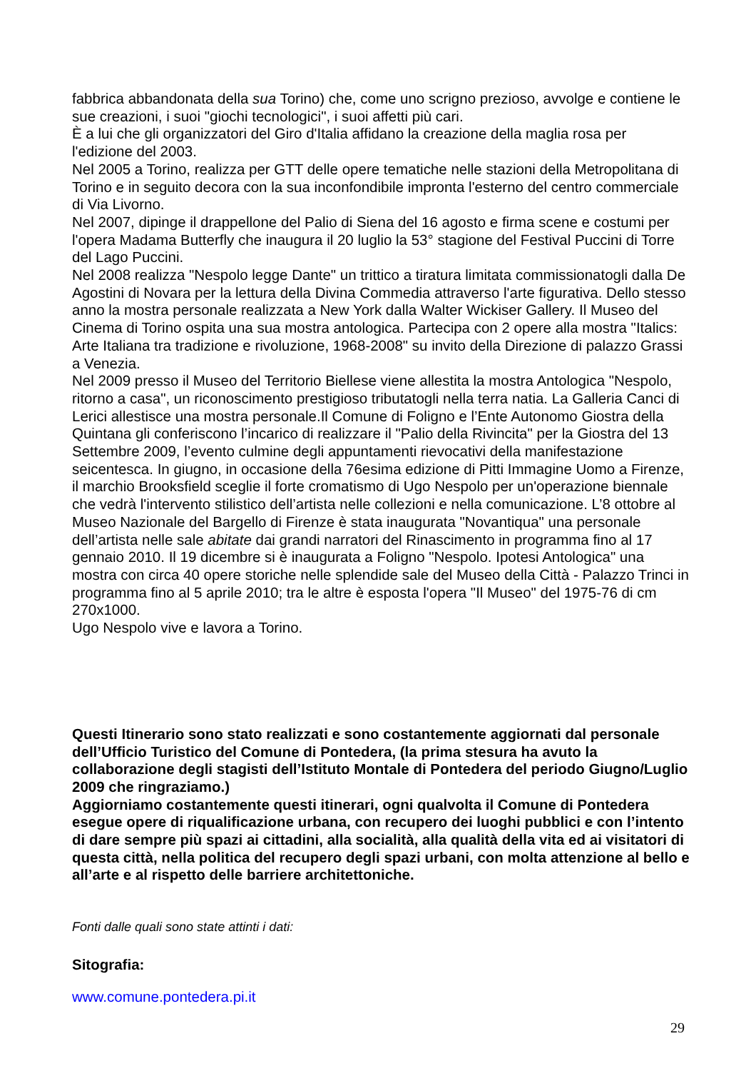fabbrica abbandonata della sua Torino) che, come uno scrigno prezioso, avvolge e contiene le sue creazioni, i suoi "giochi tecnologici", i suoi affetti più cari.
È a lui che gli organizzatori del Giro d'Italia affidano la creazione della maglia rosa per l'edizione del 2003.
Nel 2005 a Torino, realizza per GTT delle opere tematiche nelle stazioni della Metropolitana di Torino e in seguito decora con la sua inconfondibile impronta l'esterno del centro commerciale di Via Livorno.
Nel 2007, dipinge il drappellone del Palio di Siena del 16 agosto e firma scene e costumi per l'opera Madama Butterfly che inaugura il 20 luglio la 53° stagione del Festival Puccini di Torre del Lago Puccini.
Nel 2008 realizza "Nespolo legge Dante" un trittico a tiratura limitata commissionatogli dalla De Agostini di Novara per la lettura della Divina Commedia attraverso l'arte figurativa. Dello stesso anno la mostra personale realizzata a New York dalla Walter Wickiser Gallery. Il Museo del Cinema di Torino ospita una sua mostra antologica. Partecipa con 2 opere alla mostra "Italics: Arte Italiana tra tradizione e rivoluzione, 1968-2008" su invito della Direzione di palazzo Grassi a Venezia.
Nel 2009 presso il Museo del Territorio Biellese viene allestita la mostra Antologica "Nespolo, ritorno a casa", un riconoscimento prestigioso tributatogli nella terra natia. La Galleria Canci di Lerici allestisce una mostra personale.Il Comune di Foligno e l’Ente Autonomo Giostra della Quintana gli conferiscono l’incarico di realizzare il "Palio della Rivincita" per la Giostra del 13 Settembre 2009, l’evento culmine degli appuntamenti rievocativi della manifestazione seicentesca. In giugno, in occasione della 76esima edizione di Pitti Immagine Uomo a Firenze, il marchio Brooksfield sceglie il forte cromatismo di Ugo Nespolo per un'operazione biennale che vedrà l'intervento stilistico dell’artista nelle collezioni e nella comunicazione. L’8 ottobre al Museo Nazionale del Bargello di Firenze è stata inaugurata "Novantiqua" una personale dell’artista nelle sale abitate dai grandi narratori del Rinascimento in programma fino al 17 gennaio 2010. Il 19 dicembre si è inaugurata a Foligno "Nespolo. Ipotesi Antologica" una mostra con circa 40 opere storiche nelle splendide sale del Museo della Città - Palazzo Trinci in programma fino al 5 aprile 2010; tra le altre è esposta l'opera "Il Museo" del 1975-76 di cm 270x1000.
Ugo Nespolo vive e lavora a Torino.
Questi Itinerario sono stato realizzati e sono costantemente aggiornati dal personale dell’Ufficio Turistico del Comune di Pontedera, (la prima stesura ha avuto la collaborazione degli stagisti dell’Istituto Montale di Pontedera del periodo Giugno/Luglio 2009 che ringraziamo.)
Aggiorniamo costantemente questi itinerari, ogni qualvolta il Comune di Pontedera esegue opere di riqualificazione urbana, con recupero dei luoghi pubblici e con l’intento di dare sempre più spazi ai cittadini, alla socialità, alla qualità della vita ed ai visitatori di questa città, nella politica del recupero degli spazi urbani, con molta attenzione al bello e all’arte e al rispetto delle barriere architettoniche.
Fonti dalle quali sono state attinti i dati:
Sitografia:
www.comune.pontedera.pi.it
29